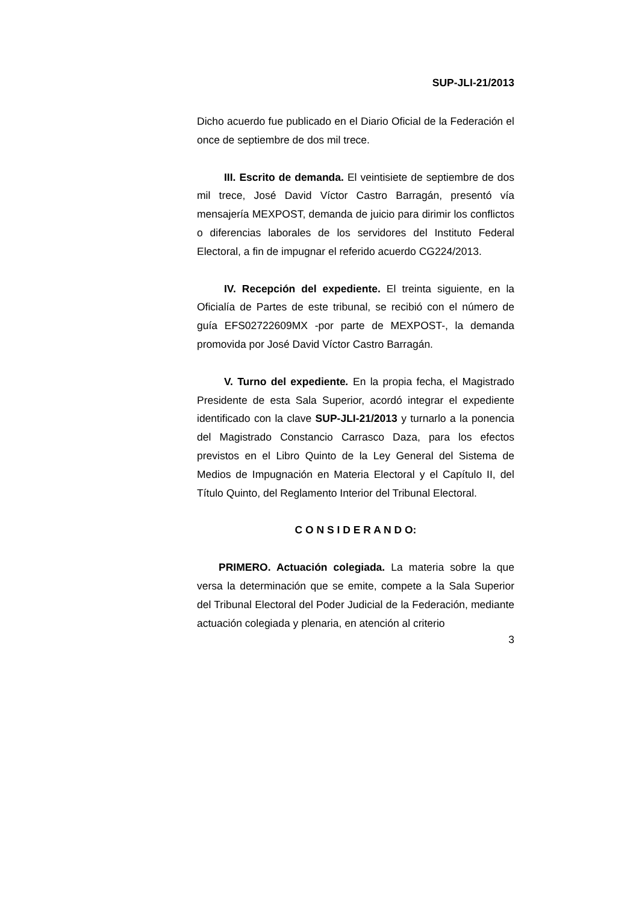SUP-JLI-21/2013
Dicho acuerdo fue publicado en el Diario Oficial de la Federación el once de septiembre de dos mil trece.
III. Escrito de demanda. El veintisiete de septiembre de dos mil trece, José David Víctor Castro Barragán, presentó vía mensajería MEXPOST, demanda de juicio para dirimir los conflictos o diferencias laborales de los servidores del Instituto Federal Electoral, a fin de impugnar el referido acuerdo CG224/2013.
IV. Recepción del expediente. El treinta siguiente, en la Oficialía de Partes de este tribunal, se recibió con el número de guía EFS02722609MX -por parte de MEXPOST-, la demanda promovida por José David Víctor Castro Barragán.
V. Turno del expediente. En la propia fecha, el Magistrado Presidente de esta Sala Superior, acordó integrar el expediente identificado con la clave SUP-JLI-21/2013 y turnarlo a la ponencia del Magistrado Constancio Carrasco Daza, para los efectos previstos en el Libro Quinto de la Ley General del Sistema de Medios de Impugnación en Materia Electoral y el Capítulo II, del Título Quinto, del Reglamento Interior del Tribunal Electoral.
C O N S I D E R A N D O:
PRIMERO. Actuación colegiada. La materia sobre la que versa la determinación que se emite, compete a la Sala Superior del Tribunal Electoral del Poder Judicial de la Federación, mediante actuación colegiada y plenaria, en atención al criterio
3